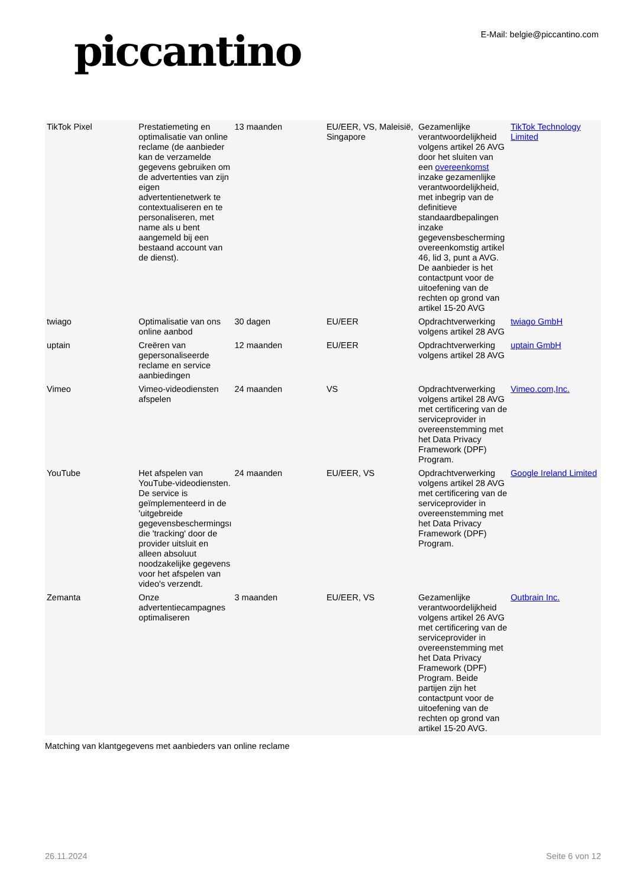piccantino
E-Mail: belgie@piccantino.com
| TikTok Pixel | Prestatiemeting en optimalisatie van online reclame (de aanbieder kan de verzamelde gegevens gebruiken om de advertenties van zijn eigen advertentienetwerk te contextualiseren en te personaliseren, met name als u bent aangemeld bij een bestaand account van de dienst). | 13 maanden | EU/EER, VS, Maleisië, Singapore | Gezamenlijke verantwoordelijkheid volgens artikel 26 AVG door het sluiten van een overeenkomst inzake gezamenlijke verantwoordelijkheid, met inbegrip van de definitieve standaardbepalingen inzake gegevensbescherming overeenkomstig artikel 46, lid 3, punt a AVG. De aanbieder is het contactpunt voor de uitoefening van de rechten op grond van artikel 15-20 AVG | TikTok Technology Limited |
| twiago | Optimalisatie van ons online aanbod | 30 dagen | EU/EER | Opdrachtverwerking volgens artikel 28 AVG | twiago GmbH |
| uptain | Creëren van gepersonaliseerde reclame en service aanbiedingen | 12 maanden | EU/EER | Opdrachtverwerking volgens artikel 28 AVG | uptain GmbH |
| Vimeo | Vimeo-videodiensten afspelen | 24 maanden | VS | Opdrachtverwerking volgens artikel 28 AVG met certificering van de serviceprovider in overeenstemming met het Data Privacy Framework (DPF) Program. | Vimeo.com,Inc. |
| YouTube | Het afspelen van YouTube-videodiensten. De service is geïmplementeerd in de 'uitgebreide gegevensbeschermingsı die 'tracking' door de provider uitsluit en alleen absoluut noodzakelijke gegevens voor het afspelen van video's verzendt. | 24 maanden | EU/EER, VS | Opdrachtverwerking volgens artikel 28 AVG met certificering van de serviceprovider in overeenstemming met het Data Privacy Framework (DPF) Program. | Google Ireland Limited |
| Zemanta | Onze advertentiecampagnes optimaliseren | 3 maanden | EU/EER, VS | Gezamenlijke verantwoordelijkheid volgens artikel 26 AVG met certificering van de serviceprovider in overeenstemming met het Data Privacy Framework (DPF) Program. Beide partijen zijn het contactpunt voor de uitoefening van de rechten op grond van artikel 15-20 AVG. | Outbrain Inc. |
Matching van klantgegevens met aanbieders van online reclame
26.11.2024 Seite 6 von 12